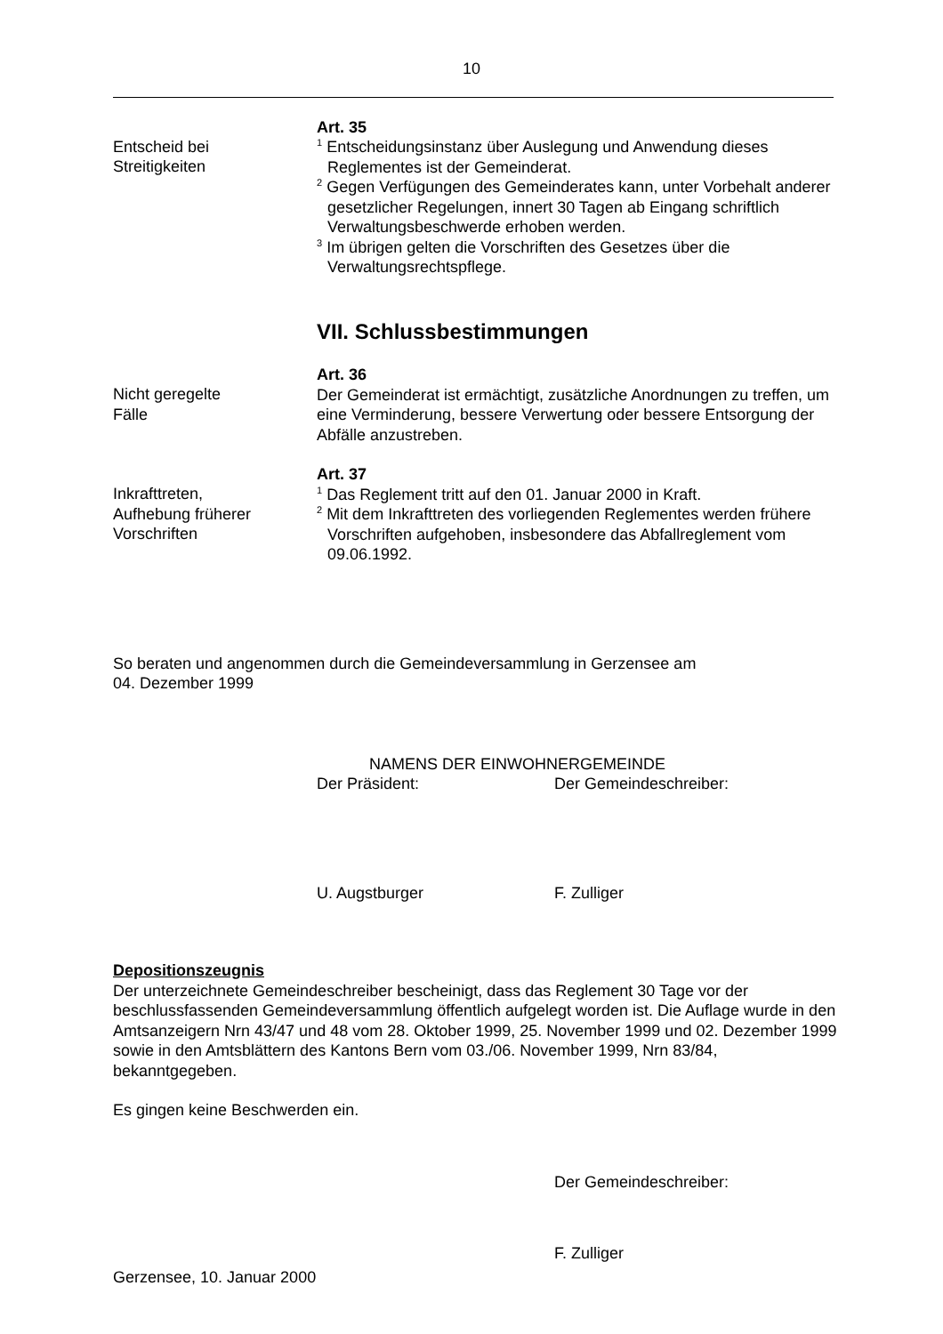10
Entscheid bei
Streitigkeiten
Art. 35
<sup>1</sup> Entscheidungsinstanz über Auslegung und Anwendung dieses Reglementes ist der Gemeinderat.
<sup>2</sup> Gegen Verfügungen des Gemeinderates kann, unter Vorbehalt anderer gesetzlicher Regelungen, innert 30 Tagen ab Eingang schriftlich Verwaltungsbeschwerde erhoben werden.
<sup>3</sup> Im übrigen gelten die Vorschriften des Gesetzes über die Verwaltungsrechtspflege.
VII. Schlussbestimmungen
Nicht geregelte
Fälle
Art. 36
Der Gemeinderat ist ermächtigt, zusätzliche Anordnungen zu treffen, um eine Verminderung, bessere Verwertung oder bessere Entsorgung der Abfälle anzustreben.
Inkrafttreten,
Aufhebung früherer
Vorschriften
Art. 37
<sup>1</sup> Das Reglement tritt auf den 01. Januar 2000 in Kraft.
<sup>2</sup> Mit dem Inkrafttreten des vorliegenden Reglementes werden frühere Vorschriften aufgehoben, insbesondere das Abfallreglement vom 09.06.1992.
So beraten und angenommen durch die Gemeindeversammlung in Gerzensee am
04. Dezember 1999
NAMENS DER EINWOHNERGEMEINDE
Der Präsident: Der Gemeindeschreiber:
U. Augstburger F. Zulliger
Depositionszeugnis
Der unterzeichnete Gemeindeschreiber bescheinigt, dass das Reglement 30 Tage vor der beschlussfassenden Gemeindeversammlung öffentlich aufgelegt worden ist. Die Auflage wurde in den Amtsanzeigern Nrn 43/47 und 48 vom 28. Oktober 1999, 25. November 1999 und 02. Dezember 1999 sowie in den Amtsblättern des Kantons Bern vom 03./06. November 1999, Nrn 83/84, bekanntgegeben.
Es gingen keine Beschwerden ein.
Der Gemeindeschreiber:
F. Zulliger
Gerzensee, 10. Januar 2000